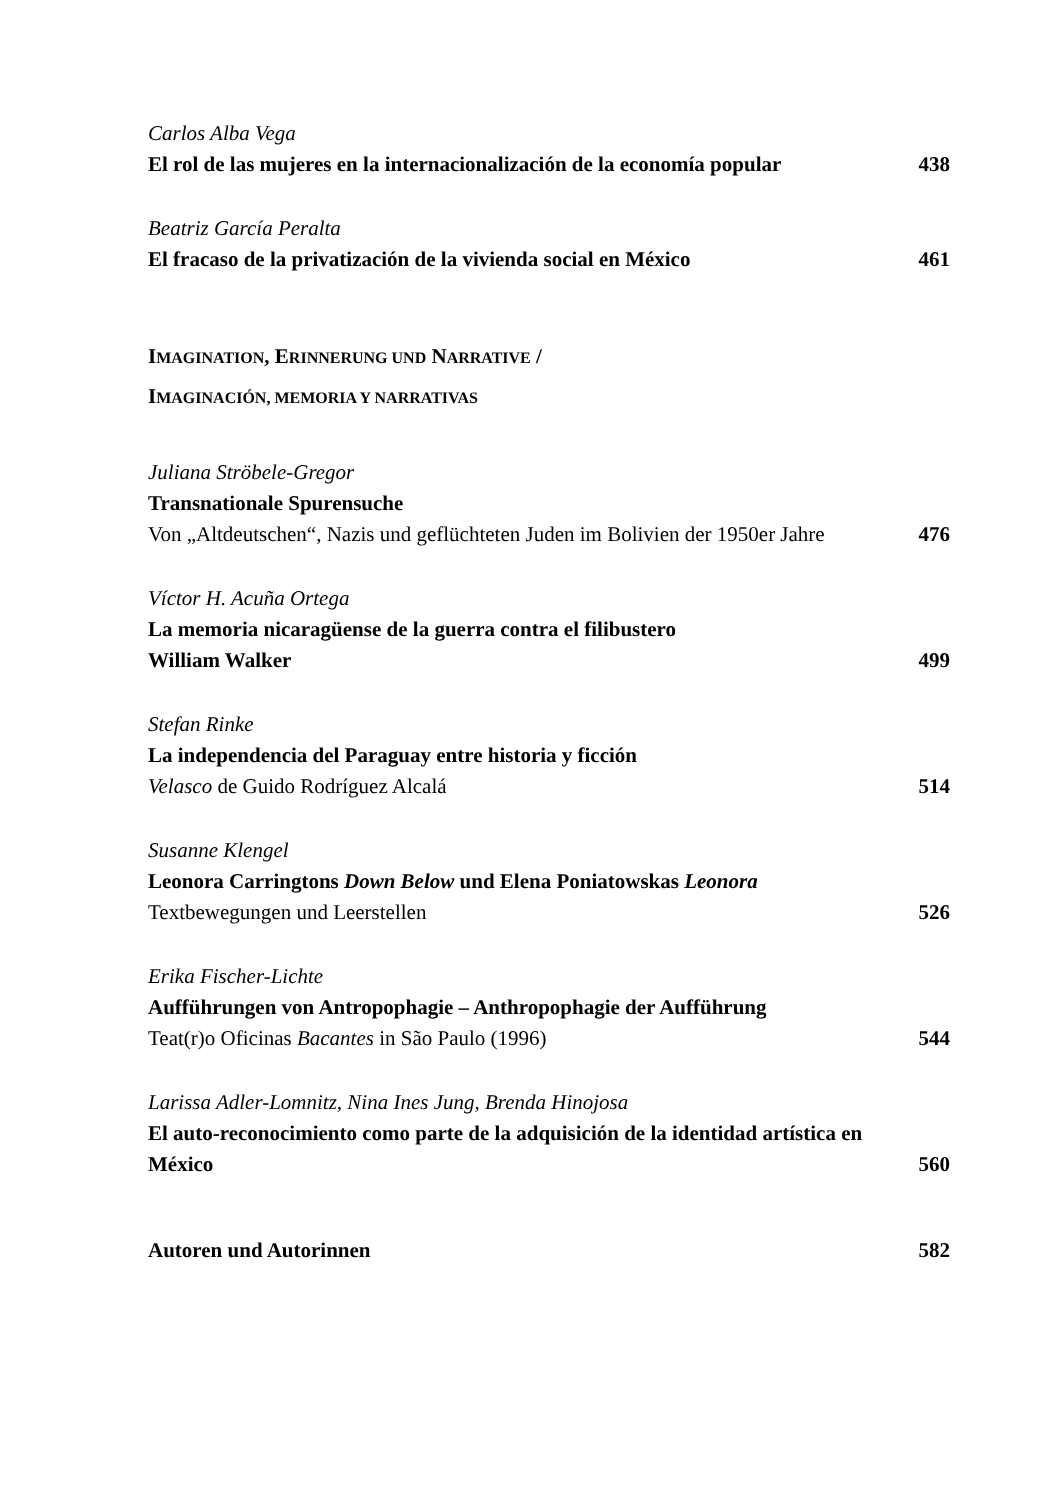Carlos Alba Vega
El rol de las mujeres en la internacionalización de la economía popular 438
Beatriz García Peralta
El fracaso de la privatización de la vivienda social en México 461
IMAGINATION, ERINNERUNG UND NARRATIVE /
IMAGINACIÓN, MEMORIA Y NARRATIVAS
Juliana Ströbele-Gregor
Transnationale Spurensuche
Von „Altdeutschen“, Nazis und geflüchteten Juden im Bolivien der 1950er Jahre 476
Víctor H. Acuña Ortega
La memoria nicaragüense de la guerra contra el filibustero
William Walker 499
Stefan Rinke
La independencia del Paraguay entre historia y ficción
Velasco de Guido Rodríguez Alcalá 514
Susanne Klengel
Leonora Carringtons Down Below und Elena Poniatowskas Leonora
Textbewegungen und Leerstellen 526
Erika Fischer-Lichte
Aufführungen von Antropophagie – Anthropophagie der Aufführung
Teat(r)o Oficinas Bacantes in São Paulo (1996) 544
Larissa Adler-Lomnitz, Nina Ines Jung, Brenda Hinojosa
El auto-reconocimiento como parte de la adquisición de la identidad artística en México 560
Autoren und Autorinnen 582